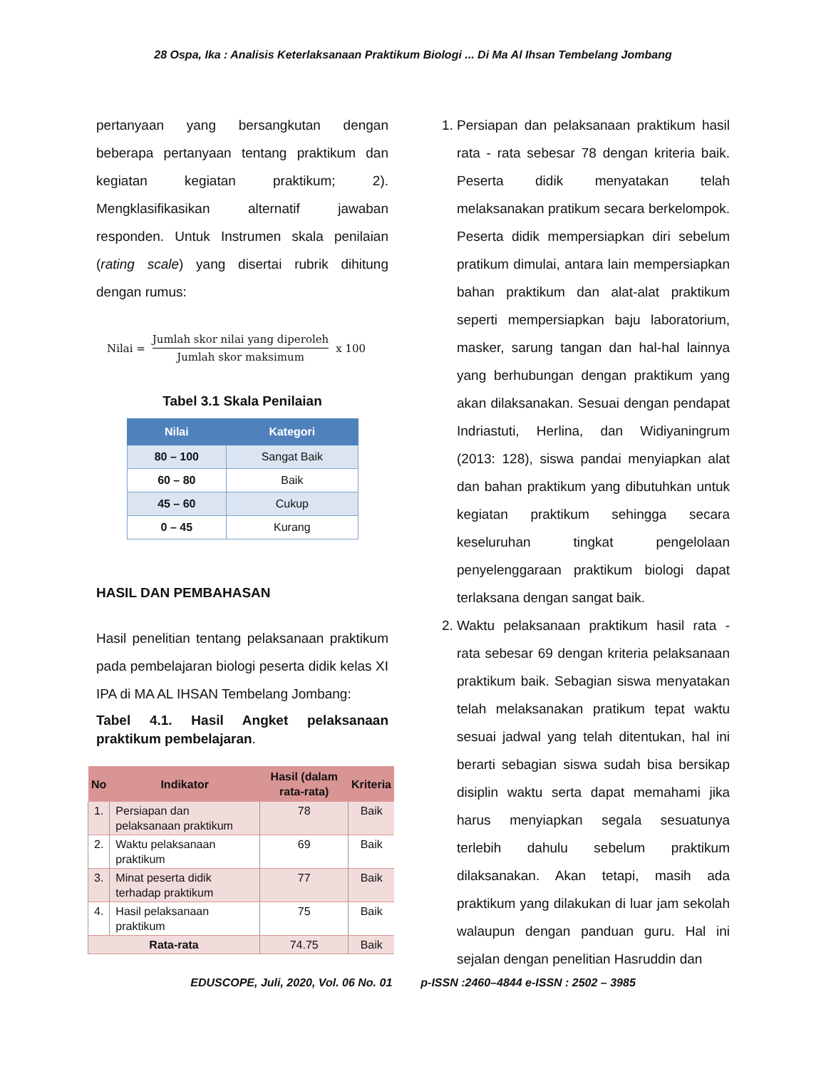28 Ospa, Ika : Analisis Keterlaksanaan Praktikum Biologi ... Di Ma Al Ihsan Tembelang Jombang
pertanyaan yang bersangkutan dengan beberapa pertanyaan tentang praktikum dan kegiatan kegiatan praktikum; 2). Mengklasifikasikan alternatif jawaban responden. Untuk Instrumen skala penilaian (rating scale) yang disertai rubrik dihitung dengan rumus:
Nilai =
Jumlah skor nilai yang diperoleh
Jumlah skor maksimum
x 100
Tabel 3.1 Skala Penilaian
| Nilai | Kategori |
| --- | --- |
| 80 – 100 | Sangat Baik |
| 60 – 80 | Baik |
| 45 – 60 | Cukup |
| 0 – 45 | Kurang |
HASIL DAN PEMBAHASAN
Hasil penelitian tentang pelaksanaan praktikum pada pembelajaran biologi peserta didik kelas XI IPA di MA AL IHSAN Tembelang Jombang:
Tabel 4.1. Hasil Angket pelaksanaan praktikum pembelajaran.
| No | Indikator | Hasil (dalam rata-rata) | Kriteria |
| --- | --- | --- | --- |
| 1. | Persiapan dan pelaksanaan praktikum | 78 | Baik |
| 2. | Waktu pelaksanaan praktikum | 69 | Baik |
| 3. | Minat peserta didik terhadap praktikum | 77 | Baik |
| 4. | Hasil pelaksanaan praktikum | 75 | Baik |
| Rata-rata | | 74.75 | Baik |
1. Persiapan dan pelaksanaan praktikum hasil rata - rata sebesar 78 dengan kriteria baik. Peserta didik menyatakan telah melaksanakan pratikum secara berkelompok. Peserta didik mempersiapkan diri sebelum pratikum dimulai, antara lain mempersiapkan bahan praktikum dan alat-alat praktikum seperti mempersiapkan baju laboratorium, masker, sarung tangan dan hal-hal lainnya yang berhubungan dengan praktikum yang akan dilaksanakan. Sesuai dengan pendapat Indriastuti, Herlina, dan Widiyaningrum (2013: 128), siswa pandai menyiapkan alat dan bahan praktikum yang dibutuhkan untuk kegiatan praktikum sehingga secara keseluruhan tingkat pengelolaan penyelenggaraan praktikum biologi dapat terlaksana dengan sangat baik.
2. Waktu pelaksanaan praktikum hasil rata - rata sebesar 69 dengan kriteria pelaksanaan praktikum baik. Sebagian siswa menyatakan telah melaksanakan pratikum tepat waktu sesuai jadwal yang telah ditentukan, hal ini berarti sebagian siswa sudah bisa bersikap disiplin waktu serta dapat memahami jika harus menyiapkan segala sesuatunya terlebih dahulu sebelum praktikum dilaksanakan. Akan tetapi, masih ada praktikum yang dilakukan di luar jam sekolah walaupun dengan panduan guru. Hal ini sejalan dengan penelitian Hasruddin dan
EDUSCOPE, Juli, 2020, Vol. 06 No. 01 p-ISSN :2460–4844 e-ISSN : 2502 – 3985